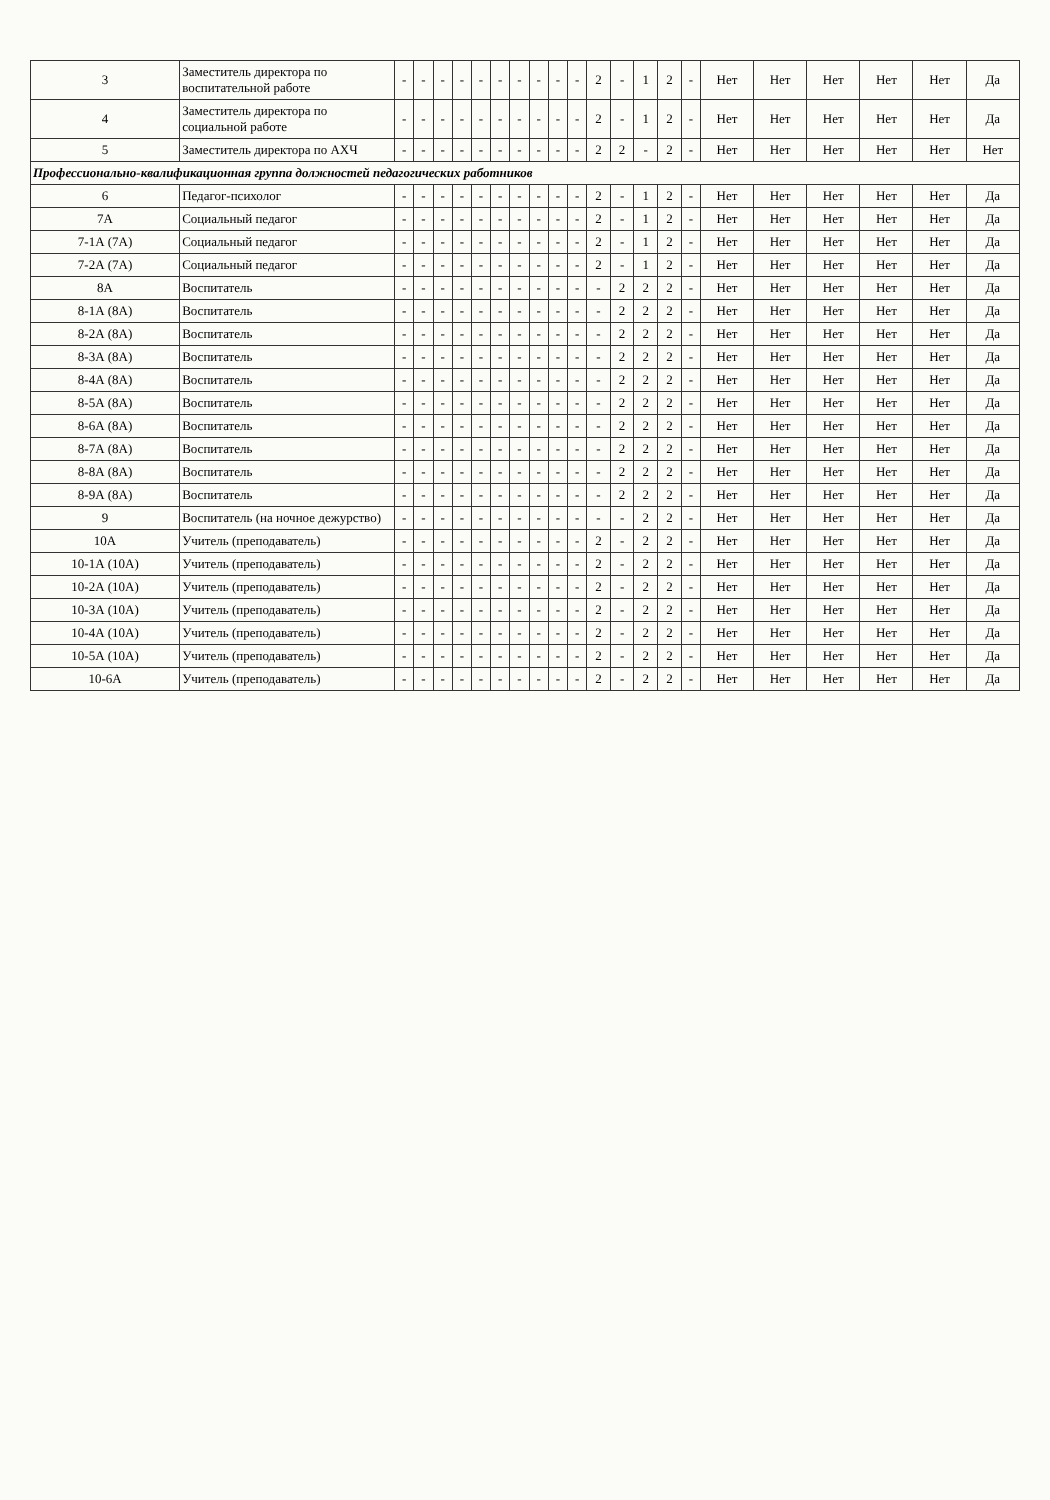| 3 | Заместитель директора по воспитательной работе | - | - | - | - | - | - | - | - | - | - | 2 | - | 1 | 2 | - | Нет | Нет | Нет | Нет | Нет | Да |
| 4 | Заместитель директора по социальной работе | - | - | - | - | - | - | - | - | - | - | 2 | - | 1 | 2 | - | Нет | Нет | Нет | Нет | Нет | Да |
| 5 | Заместитель директора по АХЧ | - | - | - | - | - | - | - | - | - | - | 2 | 2 | - | 2 | - | Нет | Нет | Нет | Нет | Нет | Нет |
| Профессионально-квалификационная группа должностей педагогических работников | | | | | | | | | | | | | | | | | | | | | | |
| 6 | Педагог-психолог | - | - | - | - | - | - | - | - | - | - | 2 | - | 1 | 2 | - | Нет | Нет | Нет | Нет | Нет | Да |
| 7А | Социальный педагог | - | - | - | - | - | - | - | - | - | - | 2 | - | 1 | 2 | - | Нет | Нет | Нет | Нет | Нет | Да |
| 7-1А (7А) | Социальный педагог | - | - | - | - | - | - | - | - | - | - | 2 | - | 1 | 2 | - | Нет | Нет | Нет | Нет | Нет | Да |
| 7-2А (7А) | Социальный педагог | - | - | - | - | - | - | - | - | - | - | 2 | - | 1 | 2 | - | Нет | Нет | Нет | Нет | Нет | Да |
| 8А | Воспитатель | - | - | - | - | - | - | - | - | - | - | - | 2 | 2 | 2 | - | Нет | Нет | Нет | Нет | Нет | Да |
| 8-1А (8А) | Воспитатель | - | - | - | - | - | - | - | - | - | - | - | 2 | 2 | 2 | - | Нет | Нет | Нет | Нет | Нет | Да |
| 8-2А (8А) | Воспитатель | - | - | - | - | - | - | - | - | - | - | - | 2 | 2 | 2 | - | Нет | Нет | Нет | Нет | Нет | Да |
| 8-3А (8А) | Воспитатель | - | - | - | - | - | - | - | - | - | - | - | 2 | 2 | 2 | - | Нет | Нет | Нет | Нет | Нет | Да |
| 8-4А (8А) | Воспитатель | - | - | - | - | - | - | - | - | - | - | - | 2 | 2 | 2 | - | Нет | Нет | Нет | Нет | Нет | Да |
| 8-5А (8А) | Воспитатель | - | - | - | - | - | - | - | - | - | - | - | 2 | 2 | 2 | - | Нет | Нет | Нет | Нет | Нет | Да |
| 8-6А (8А) | Воспитатель | - | - | - | - | - | - | - | - | - | - | - | 2 | 2 | 2 | - | Нет | Нет | Нет | Нет | Нет | Да |
| 8-7А (8А) | Воспитатель | - | - | - | - | - | - | - | - | - | - | - | 2 | 2 | 2 | - | Нет | Нет | Нет | Нет | Нет | Да |
| 8-8А (8А) | Воспитатель | - | - | - | - | - | - | - | - | - | - | - | 2 | 2 | 2 | - | Нет | Нет | Нет | Нет | Нет | Да |
| 8-9А (8А) | Воспитатель | - | - | - | - | - | - | - | - | - | - | - | 2 | 2 | 2 | - | Нет | Нет | Нет | Нет | Нет | Да |
| 9 | Воспитатель (на ночное дежурство) | - | - | - | - | - | - | - | - | - | - | - | - | 2 | 2 | - | Нет | Нет | Нет | Нет | Нет | Да |
| 10А | Учитель (преподаватель) | - | - | - | - | - | - | - | - | - | - | 2 | - | 2 | 2 | - | Нет | Нет | Нет | Нет | Нет | Да |
| 10-1А (10А) | Учитель (преподаватель) | - | - | - | - | - | - | - | - | - | - | 2 | - | 2 | 2 | - | Нет | Нет | Нет | Нет | Нет | Да |
| 10-2А (10А) | Учитель (преподаватель) | - | - | - | - | - | - | - | - | - | - | 2 | - | 2 | 2 | - | Нет | Нет | Нет | Нет | Нет | Да |
| 10-3А (10А) | Учитель (преподаватель) | - | - | - | - | - | - | - | - | - | - | 2 | - | 2 | 2 | - | Нет | Нет | Нет | Нет | Нет | Да |
| 10-4А (10А) | Учитель (преподаватель) | - | - | - | - | - | - | - | - | - | - | 2 | - | 2 | 2 | - | Нет | Нет | Нет | Нет | Нет | Да |
| 10-5А (10А) | Учитель (преподаватель) | - | - | - | - | - | - | - | - | - | - | 2 | - | 2 | 2 | - | Нет | Нет | Нет | Нет | Нет | Да |
| 10-6А | Учитель (преподаватель) | - | - | - | - | - | - | - | - | - | - | 2 | - | 2 | 2 | - | Нет | Нет | Нет | Нет | Нет | Да |